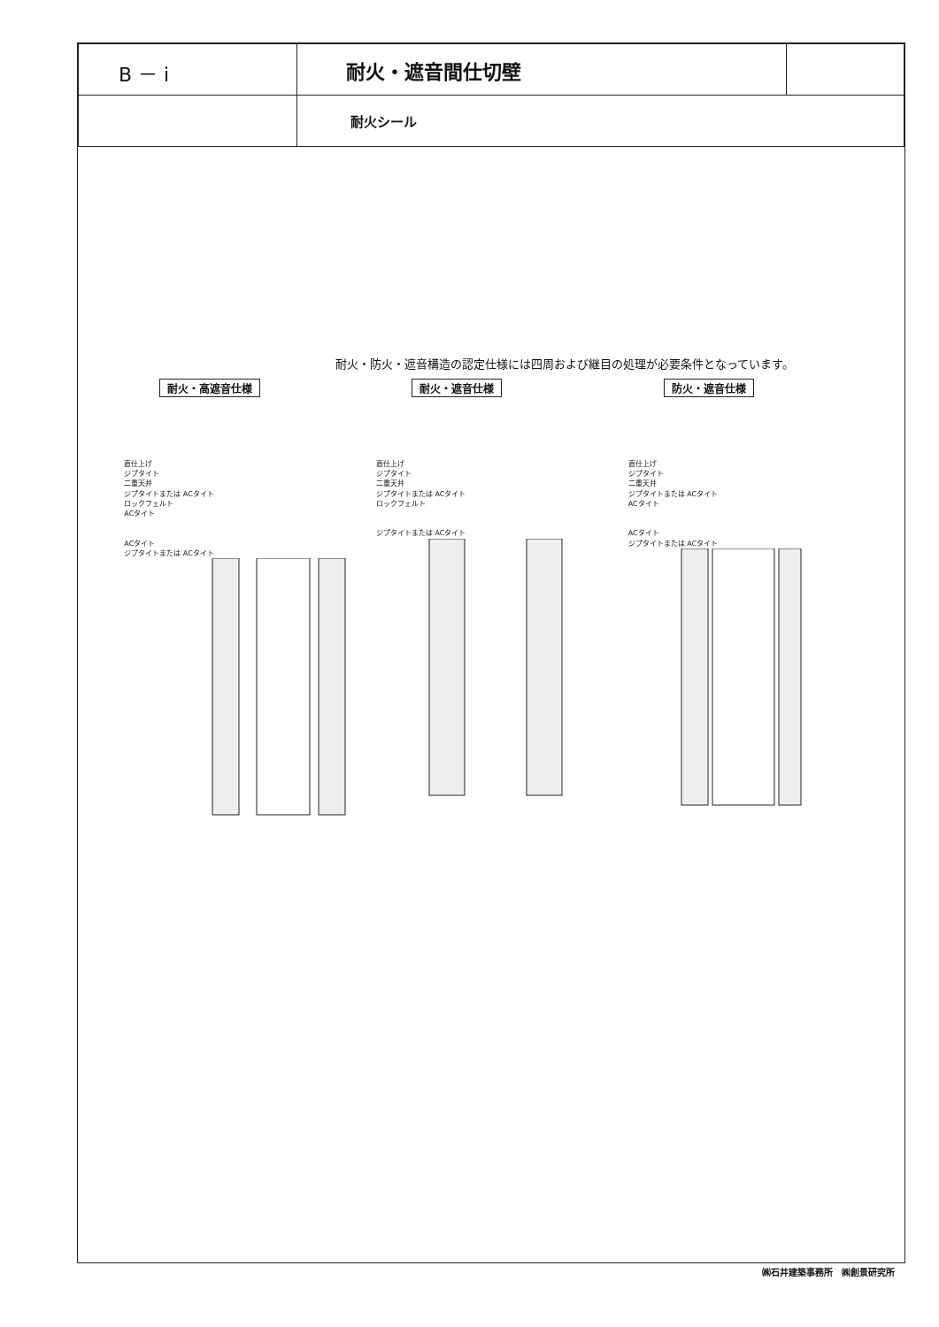| B － i | 耐火・遮音間仕切壁 | |
| | 耐火シール | |
耐火・防火・遮音構造の認定仕様には四周および継目の処理が必要条件となっています。
耐火・高遮音仕様
直仕上げ
ジプタイト
二重天井
ジプタイトまたは ACタイト
ロックフェルト
ACタイト
ACタイト
ジプタイトまたは ACタイト
耐火・遮音仕様
直仕上げ
ジプタイト
二重天井
ジプタイトまたは ACタイト
ロックフェルト
ジプタイトまたは ACタイト
防火・遮音仕様
直仕上げ
ジプタイト
二重天井
ジプタイトまたは ACタイト
ACタイト
ACタイト
ジプタイトまたは ACタイト
㈱石井建築事務所　㈱創景研究所